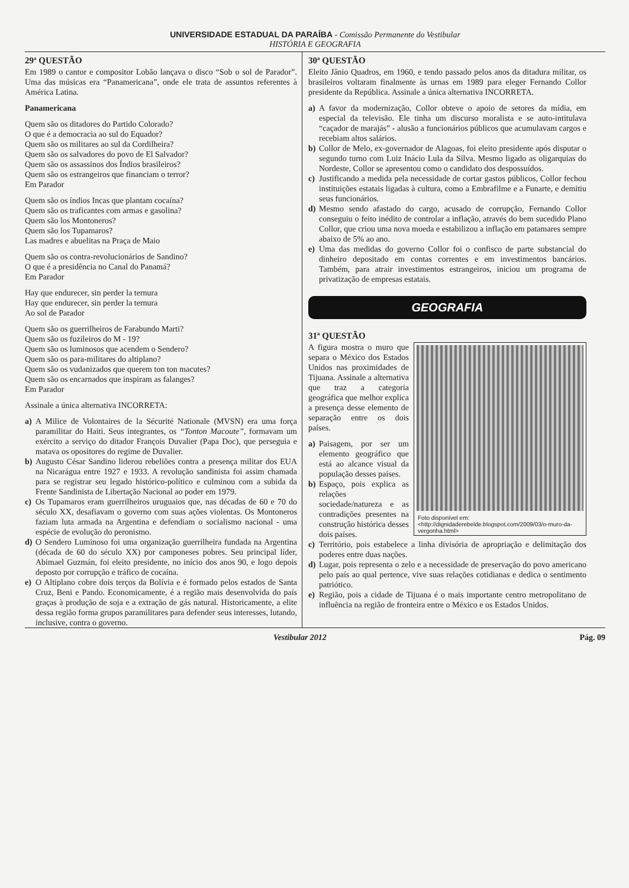UNIVERSIDADE ESTADUAL DA PARAÍBA - Comissão Permanente do Vestibular
HISTÓRIA E GEOGRAFIA
29ª QUESTÃO
Em 1989 o cantor e compositor Lobão lançava o disco “Sob o sol de Parador”. Uma das músicas era “Panamericana”, onde ele trata de assuntos referentes à América Latina.
Panamericana
Quem são os ditadores do Partido Colorado?
O que é a democracia ao sul do Equador?
Quem são os militares ao sul da Cordilheira?
Quem são os salvadores do povo de El Salvador?
Quem são os assassinos dos Índios brasileiros?
Quem são os estrangeiros que financiam o terror?
Em Parador
Quem são os índios Incas que plantam cocaína?
Quem são os traficantes com armas e gasolina?
Quem são los Montoneros?
Quem são los Tupamaros?
Las madres e abuelitas na Praça de Maio
Quem são os contra-revolucionários de Sandino?
O que é a presidência no Canal do Panamá?
Em Parador
Hay que endurecer, sin perder la ternura
Hay que endurecer, sin perder la ternura
Ao sol de Parador
Quem são os guerrilheiros de Farabundo Marti?
Quem são os fuzileiros do M - 19?
Quem são os luminosos que acendem o Sendero?
Quem são os para-militares do altiplano?
Quem são os vudanizados que querem ton ton macutes?
Quem são os encarnados que inspiram as falanges?
Em Parador
Assinale a única alternativa INCORRETA:
a) A Milice de Volontaires de la Sécurité Nationale (MVSN) era uma força paramilitar do Haiti. Seus integrantes, os “Tonton Macoute”, formavam um exército a serviço do ditador François Duvalier (Papa Doc), que perseguia e matava os opositores do regime de Duvalier.
b) Augusto César Sandino liderou rebeliões contra a presença militar dos EUA na Nicarágua entre 1927 e 1933. A revolução sandinista foi assim chamada para se registrar seu legado histórico-político e culminou com a subida da Frente Sandinista de Libertação Nacional ao poder em 1979.
c) Os Tupamaros eram guerrilheiros uruguaios que, nas décadas de 60 e 70 do século XX, desafiavam o governo com suas ações violentas. Os Montoneros faziam luta armada na Argentina e defendiam o socialismo nacional - uma espécie de evolução do peronismo.
d) O Sendero Luminoso foi uma organização guerrilheira fundada na Argentina (década de 60 do século XX) por camponeses pobres. Seu principal líder, Abimael Guzmán, foi eleito presidente, no início dos anos 90, e logo depois deposto por corrupção e tráfico de cocaína.
e) O Altiplano cobre dois terços da Bolívia e é formado pelos estados de Santa Cruz, Beni e Pando. Economicamente, é a região mais desenvolvida do país graças à produção de soja e a extração de gás natural. Historicamente, a elite dessa região forma grupos paramilitares para defender seus interesses, lutando, inclusive, contra o governo.
30ª QUESTÃO
Eleito Jânio Quadros, em 1960, e tendo passado pelos anos da ditadura militar, os brasileiros voltaram finalmente às urnas em 1989 para eleger Fernando Collor presidente da República. Assinale a única alternativa INCORRETA.
a) A favor da modernização, Collor obteve o apoio de setores da mídia, em especial da televisão. Ele tinha um discurso moralista e se auto-intitulava “caçador de marajás” - alusão a funcionários públicos que acumulavam cargos e recebiam altos salários.
b) Collor de Melo, ex-governador de Alagoas, foi eleito presidente após disputar o segundo turno com Luiz Inácio Lula da Silva. Mesmo ligado as oligarquias do Nordeste, Collor se apresentou como o candidato dos despossuídos.
c) Justificando a medida pela necessidade de cortar gastos públicos, Collor fechou instituições estatais ligadas à cultura, como a Embrafilme e a Funarte, e demitiu seus funcionários.
d) Mesmo sendo afastado do cargo, acusado de corrupção, Fernando Collor conseguiu o feito inédito de controlar a inflação, através do bem sucedido Plano Collor, que criou uma nova moeda e estabilizou a inflação em patamares sempre abaixo de 5% ao ano.
e) Uma das medidas do governo Collor foi o confisco de parte substancial do dinheiro depositado em contas correntes e em investimentos bancários. Também, para atrair investimentos estrangeiros, iniciou um programa de privatização de empresas estatais.
GEOGRAFIA
31ª QUESTÃO
Foto disponível em: <http://dignidaderebelde.blogspot.com/2009/03/o-muro-da-vergonha.html>
A figura mostra o muro que separa o México dos Estados Unidos nas proximidades de Tijuana. Assinale a alternativa que traz a categoria geográfica que melhor explica a presença desse elemento de separação entre os dois países.
a) Paisagem, por ser um elemento geográfico que está ao alcance visual da população desses países.
b) Espaço, pois explica as relações sociedade/natureza e as contradições presentes na construção histórica desses dois países.
c) Território, pois estabelece a linha divisória de apropriação e delimitação dos poderes entre duas nações.
d) Lugar, pois representa o zelo e a necessidade de preservação do povo americano pelo país ao qual pertence, vive suas relações cotidianas e dedica o sentimento patriótico.
e) Região, pois a cidade de Tijuana é o mais importante centro metropolitano de influência na região de fronteira entre o México e os Estados Unidos.
Vestibular 2012 Pág. 09